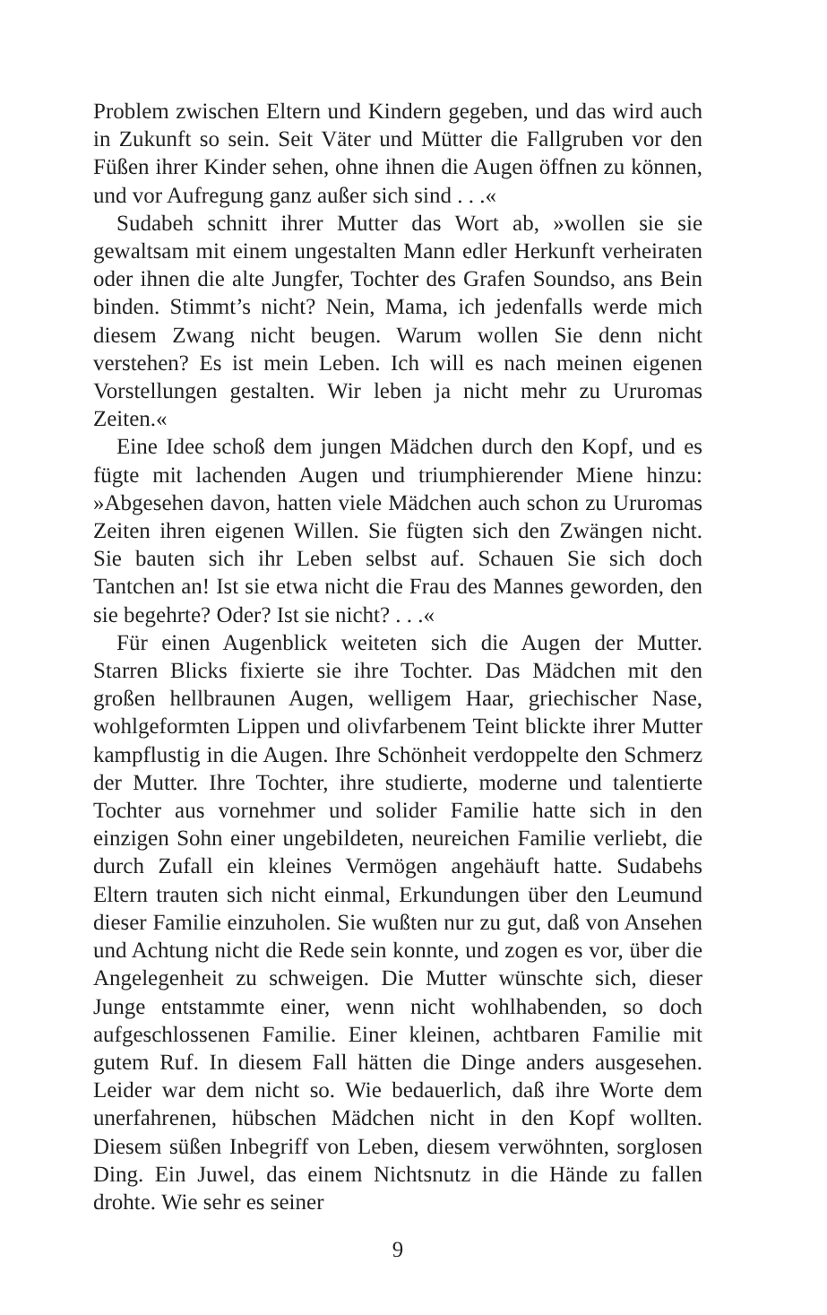Problem zwischen Eltern und Kindern gegeben, und das wird auch in Zukunft so sein. Seit Väter und Mütter die Fallgruben vor den Füßen ihrer Kinder sehen, ohne ihnen die Augen öffnen zu können, und vor Aufregung ganz außer sich sind . . .«
Sudabeh schnitt ihrer Mutter das Wort ab, »wollen sie sie gewaltsam mit einem ungestalten Mann edler Herkunft verheiraten oder ihnen die alte Jungfer, Tochter des Grafen Soundso, ans Bein binden. Stimmt’s nicht? Nein, Mama, ich jedenfalls werde mich diesem Zwang nicht beugen. Warum wollen Sie denn nicht verstehen? Es ist mein Leben. Ich will es nach meinen eigenen Vorstellungen gestalten. Wir leben ja nicht mehr zu Ururomas Zeiten.«
Eine Idee schoß dem jungen Mädchen durch den Kopf, und es fügte mit lachenden Augen und triumphierender Miene hinzu: »Abgesehen davon, hatten viele Mädchen auch schon zu Ururomas Zeiten ihren eigenen Willen. Sie fügten sich den Zwängen nicht. Sie bauten sich ihr Leben selbst auf. Schauen Sie sich doch Tantchen an! Ist sie etwa nicht die Frau des Mannes geworden, den sie begehrte? Oder? Ist sie nicht? . . .«
Für einen Augenblick weiteten sich die Augen der Mutter. Starren Blicks fixierte sie ihre Tochter. Das Mädchen mit den großen hellbraunen Augen, welligem Haar, griechischer Nase, wohlgeformten Lippen und olivfarbenem Teint blickte ihrer Mutter kampflustig in die Augen. Ihre Schönheit verdoppelte den Schmerz der Mutter. Ihre Tochter, ihre studierte, moderne und talentierte Tochter aus vornehmer und solider Familie hatte sich in den einzigen Sohn einer ungebildeten, neureichen Familie verliebt, die durch Zufall ein kleines Vermögen angehäuft hatte. Sudabehs Eltern trauten sich nicht einmal, Erkundungen über den Leumund dieser Familie einzuholen. Sie wußten nur zu gut, daß von Ansehen und Achtung nicht die Rede sein konnte, und zogen es vor, über die Angelegenheit zu schweigen. Die Mutter wünschte sich, dieser Junge entstammte einer, wenn nicht wohlhabenden, so doch aufgeschlossenen Familie. Einer kleinen, achtbaren Familie mit gutem Ruf. In diesem Fall hätten die Dinge anders ausgesehen. Leider war dem nicht so. Wie bedauerlich, daß ihre Worte dem unerfahrenen, hübschen Mädchen nicht in den Kopf wollten. Diesem süßen Inbegriff von Leben, diesem verwöhnten, sorglosen Ding. Ein Juwel, das einem Nichtsnutz in die Hände zu fallen drohte. Wie sehr es seiner
9